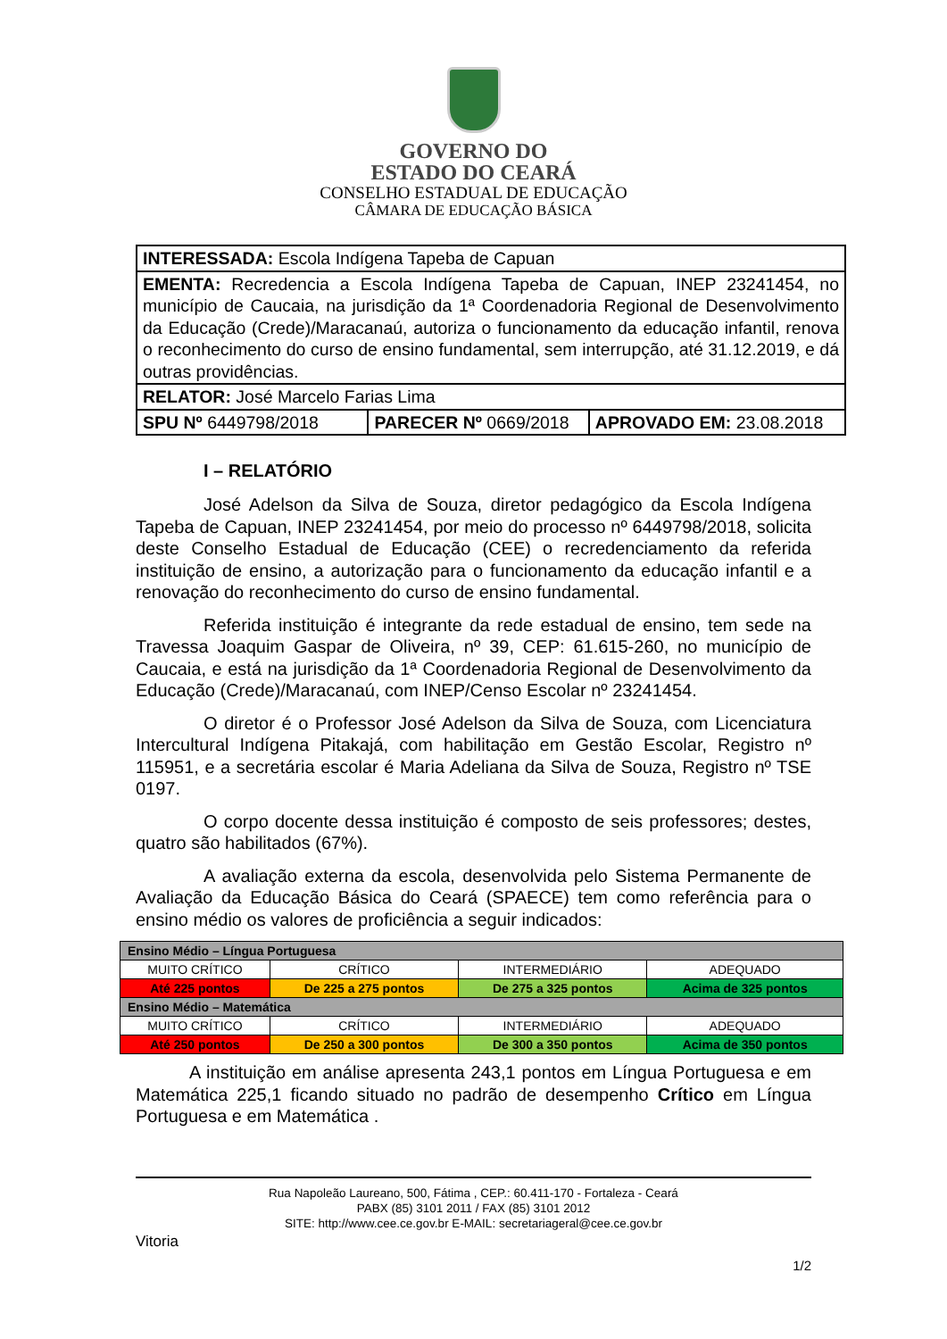GOVERNO DO
ESTADO DO CEARÁ
CONSELHO ESTADUAL DE EDUCAÇÃO
CÂMARA DE EDUCAÇÃO BÁSICA
| INTERESSADA: Escola Indígena Tapeba de Capuan | | |
| EMENTA: Recredencia a Escola Indígena Tapeba de Capuan, INEP 23241454, no município de Caucaia, na jurisdição da 1ª Coordenadoria Regional de Desenvolvimento da Educação (Crede)/Maracanaú, autoriza o funcionamento da educação infantil, renova o reconhecimento do curso de ensino fundamental, sem interrupção, até 31.12.2019, e dá outras providências. | | |
| RELATOR: José Marcelo Farias Lima | | |
| SPU Nº 6449798/2018 | PARECER Nº 0669/2018 | APROVADO EM: 23.08.2018 |
I – RELATÓRIO
José Adelson da Silva de Souza, diretor pedagógico da Escola Indígena Tapeba de Capuan, INEP 23241454, por meio do processo nº 6449798/2018, solicita deste Conselho Estadual de Educação (CEE) o recredenciamento da referida instituição de ensino, a autorização para o funcionamento da educação infantil e a renovação do reconhecimento do curso de ensino fundamental.
Referida instituição é integrante da rede estadual de ensino, tem sede na Travessa Joaquim Gaspar de Oliveira, nº 39, CEP: 61.615-260, no município de Caucaia, e está na jurisdição da 1ª Coordenadoria Regional de Desenvolvimento da Educação (Crede)/Maracanaú, com INEP/Censo Escolar nº 23241454.
O diretor é o Professor José Adelson da Silva de Souza, com Licenciatura Intercultural Indígena Pitakajá, com habilitação em Gestão Escolar, Registro nº 115951, e a secretária escolar é Maria Adeliana da Silva de Souza, Registro nº TSE 0197.
O corpo docente dessa instituição é composto de seis professores; destes, quatro são habilitados (67%).
A avaliação externa da escola, desenvolvida pelo Sistema Permanente de Avaliação da Educação Básica do Ceará (SPAECE) tem como referência para o ensino médio os valores de proficiência a seguir indicados:
| Ensino Médio – Língua Portuguesa | | | |
| MUITO CRÍTICO | CRÍTICO | INTERMEDIÁRIO | ADEQUADO |
| Até 225 pontos | De 225 a 275 pontos | De 275 a 325 pontos | Acima de 325 pontos |
| Ensino Médio – Matemática | | | |
| MUITO CRÍTICO | CRÍTICO | INTERMEDIÁRIO | ADEQUADO |
| Até 250 pontos | De 250 a 300 pontos | De 300 a 350 pontos | Acima de 350 pontos |
A instituição em análise apresenta 243,1 pontos em Língua Portuguesa e em Matemática 225,1 ficando situado no padrão de desempenho Crítico em Língua Portuguesa e em Matemática .
Rua Napoleão Laureano, 500, Fátima , CEP.: 60.411-170 - Fortaleza - Ceará
PABX (85) 3101 2011 / FAX (85) 3101 2012
SITE: http://www.cee.ce.gov.br E-MAIL: secretariageral@cee.ce.gov.br
Vitoria
1/2